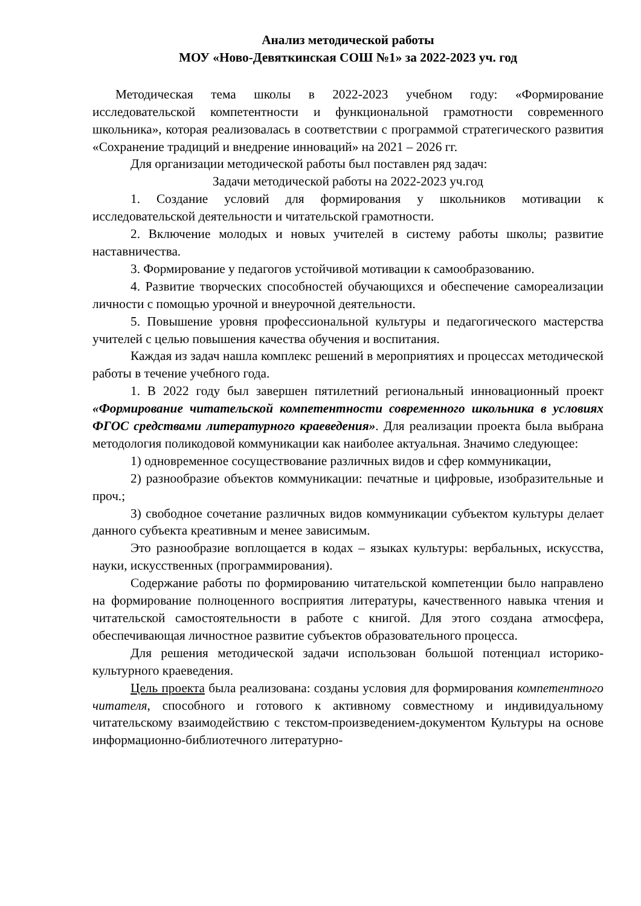Анализ методической работы
МОУ «Ново-Девяткинская СОШ №1» за 2022-2023 уч. год
Методическая тема школы в 2022-2023 учебном году: «Формирование исследовательской компетентности и функциональной грамотности современного школьника», которая реализовалась в соответствии с программой стратегического развития «Сохранение традиций и внедрение инноваций» на 2021 – 2026 гг.
Для организации методической работы был поставлен ряд задач:
Задачи методической работы на 2022-2023 уч.год
1. Создание условий для формирования у школьников мотивации к исследовательской деятельности и читательской грамотности.
2. Включение молодых и новых учителей в систему работы школы; развитие наставничества.
3. Формирование у педагогов устойчивой мотивации к самообразованию.
4. Развитие творческих способностей обучающихся и обеспечение самореализации личности с помощью урочной и внеурочной деятельности.
5. Повышение уровня профессиональной культуры и педагогического мастерства учителей с целью повышения качества обучения и воспитания.
Каждая из задач нашла комплекс решений в мероприятиях и процессах методической работы в течение учебного года.
1. В 2022 году был завершен пятилетний региональный инновационный проект «Формирование читательской компетентности современного школьника в условиях ФГОС средствами литературного краеведения». Для реализации проекта была выбрана методология поликодовой коммуникации как наиболее актуальная. Значимо следующее:
1) одновременное сосуществование различных видов и сфер коммуникации,
2) разнообразие объектов коммуникации: печатные и цифровые, изобразительные и проч.;
3) свободное сочетание различных видов коммуникации субъектом культуры делает данного субъекта креативным и менее зависимым.
Это разнообразие воплощается в кодах – языках культуры: вербальных, искусства, науки, искусственных (программирования).
Содержание работы по формированию читательской компетенции было направлено на формирование полноценного восприятия литературы, качественного навыка чтения и читательской самостоятельности в работе с книгой. Для этого создана атмосфера, обеспечивающая личностное развитие субъектов образовательного процесса.
Для решения методической задачи использован большой потенциал историко-культурного краеведения.
Цель проекта была реализована: созданы условия для формирования компетентного читателя, способного и готового к активному совместному и индивидуальному читательскому взаимодействию с текстом-произведением-документом Культуры на основе информационно-библиотечного литературно-